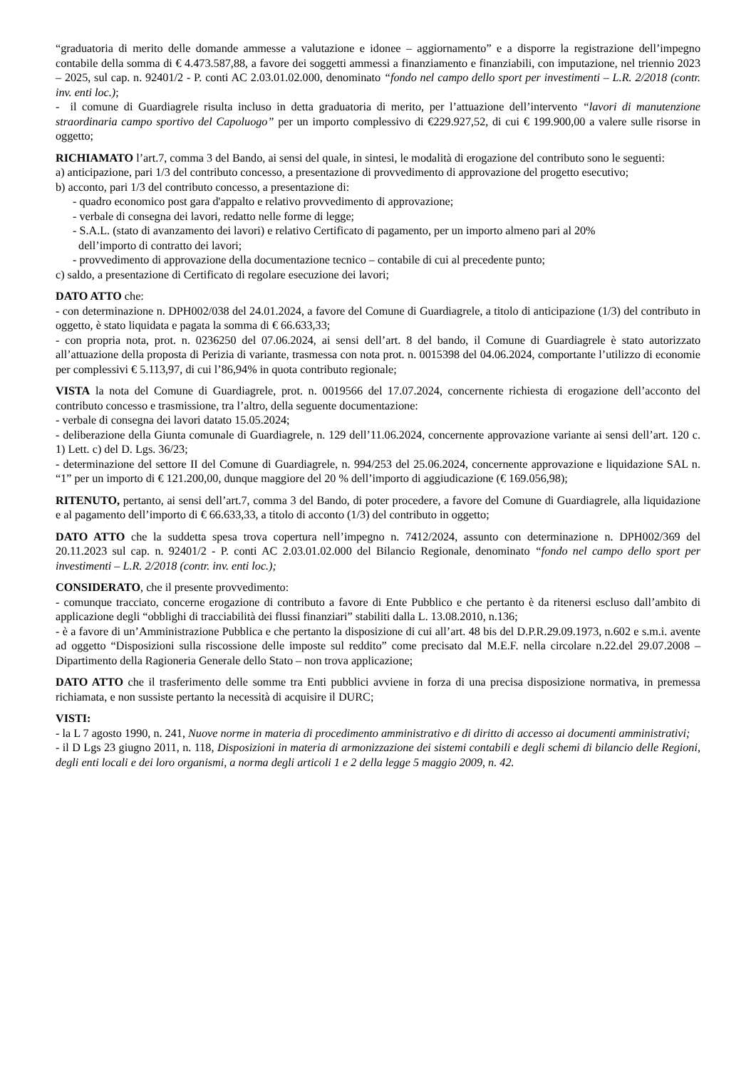“graduatoria di merito delle domande ammesse a valutazione e idonee – aggiornamento” e a disporre la registrazione dell’impegno contabile della somma di € 4.473.587,88, a favore dei soggetti ammessi a finanziamento e finanziabili, con imputazione, nel triennio 2023 – 2025, sul cap. n. 92401/2 - P. conti AC 2.03.01.02.000, denominato “fondo nel campo dello sport per investimenti – L.R. 2/2018 (contr. inv. enti loc.);
- il comune di Guardiagrele risulta incluso in detta graduatoria di merito, per l’attuazione dell’intervento “lavori di manutenzione straordinaria campo sportivo del Capoluogo” per un importo complessivo di €229.927,52, di cui € 199.900,00 a valere sulle risorse in oggetto;
RICHIAMATO l’art.7, comma 3 del Bando, ai sensi del quale, in sintesi, le modalità di erogazione del contributo sono le seguenti:
a) anticipazione, pari 1/3 del contributo concesso, a presentazione di provvedimento di approvazione del progetto esecutivo;
b) acconto, pari 1/3 del contributo concesso, a presentazione di:
- quadro economico post gara d'appalto e relativo provvedimento di approvazione;
- verbale di consegna dei lavori, redatto nelle forme di legge;
- S.A.L. (stato di avanzamento dei lavori) e relativo Certificato di pagamento, per un importo almeno pari al 20%
dell’importo di contratto dei lavori;
- provvedimento di approvazione della documentazione tecnico – contabile di cui al precedente punto;
c) saldo, a presentazione di Certificato di regolare esecuzione dei lavori;
DATO ATTO che:
- con determinazione n. DPH002/038 del 24.01.2024, a favore del Comune di Guardiagrele, a titolo di anticipazione (1/3) del contributo in oggetto, è stato liquidata e pagata la somma di € 66.633,33;
- con propria nota, prot. n. 0236250 del 07.06.2024, ai sensi dell’art. 8 del bando, il Comune di Guardiagrele è stato autorizzato all’attuazione della proposta di Perizia di variante, trasmessa con nota prot. n. 0015398 del 04.06.2024, comportante l’utilizzo di economie per complessivi € 5.113,97, di cui l’86,94% in quota contributo regionale;
VISTA la nota del Comune di Guardiagrele, prot. n. 0019566 del 17.07.2024, concernente richiesta di erogazione dell’acconto del contributo concesso e trasmissione, tra l’altro, della seguente documentazione:
- verbale di consegna dei lavori datato 15.05.2024;
- deliberazione della Giunta comunale di Guardiagrele, n. 129 dell’11.06.2024, concernente approvazione variante ai sensi dell’art. 120 c. 1) Lett. c) del D. Lgs. 36/23;
- determinazione del settore II del Comune di Guardiagrele, n. 994/253 del 25.06.2024, concernente approvazione e liquidazione SAL n. “1” per un importo di € 121.200,00, dunque maggiore del 20 % dell’importo di aggiudicazione (€ 169.056,98);
RITENUTO, pertanto, ai sensi dell’art.7, comma 3 del Bando, di poter procedere, a favore del Comune di Guardiagrele, alla liquidazione e al pagamento dell’importo di € 66.633,33, a titolo di acconto (1/3) del contributo in oggetto;
DATO ATTO che la suddetta spesa trova copertura nell’impegno n. 7412/2024, assunto con determinazione n. DPH002/369 del 20.11.2023 sul cap. n. 92401/2 - P. conti AC 2.03.01.02.000 del Bilancio Regionale, denominato “fondo nel campo dello sport per investimenti – L.R. 2/2018 (contr. inv. enti loc.);
CONSIDERATO, che il presente provvedimento:
- comunque tracciato, concerne erogazione di contributo a favore di Ente Pubblico e che pertanto è da ritenersi escluso dall’ambito di applicazione degli “obblighi di tracciabilità dei flussi finanziari” stabiliti dalla L. 13.08.2010, n.136;
- è a favore di un’Amministrazione Pubblica e che pertanto la disposizione di cui all’art. 48 bis del D.P.R.29.09.1973, n.602 e s.m.i. avente ad oggetto “Disposizioni sulla riscossione delle imposte sul reddito” come precisato dal M.E.F. nella circolare n.22.del 29.07.2008 – Dipartimento della Ragioneria Generale dello Stato – non trova applicazione;
DATO ATTO che il trasferimento delle somme tra Enti pubblici avviene in forza di una precisa disposizione normativa, in premessa richiamata, e non sussiste pertanto la necessità di acquisire il DURC;
VISTI:
- la L 7 agosto 1990, n. 241, Nuove norme in materia di procedimento amministrativo e di diritto di accesso ai documenti amministrativi;
- il D Lgs 23 giugno 2011, n. 118, Disposizioni in materia di armonizzazione dei sistemi contabili e degli schemi di bilancio delle Regioni, degli enti locali e dei loro organismi, a norma degli articoli 1 e 2 della legge 5 maggio 2009, n. 42.